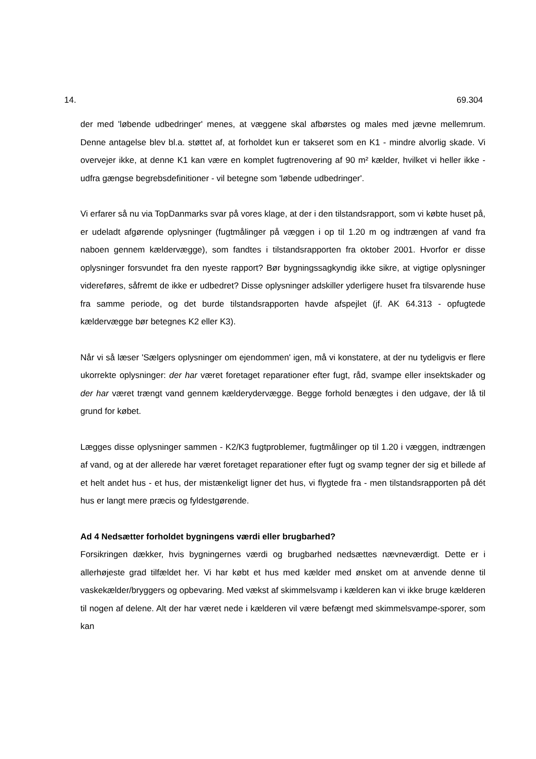14. 69.304
der med 'løbende udbedringer' menes, at væggene skal afbørstes og males med jævne mellemrum. Denne antagelse blev bl.a. støttet af, at forholdet kun er takseret som en K1 - mindre alvorlig skade. Vi overvejer ikke, at denne K1 kan være en komplet fugtrenovering af 90 m² kælder, hvilket vi heller ikke - udfra gængse begrebsdefinitioner - vil betegne som 'løbende udbedringer'.
Vi erfarer så nu via TopDanmarks svar på vores klage, at der i den tilstandsrapport, som vi købte huset på, er udeladt afgørende oplysninger (fugtmålinger på væggen i op til 1.20 m og indtrængen af vand fra naboen gennem kældervægge), som fandtes i tilstandsrapporten fra oktober 2001. Hvorfor er disse oplysninger forsvundet fra den nyeste rapport? Bør bygningssagkyndig ikke sikre, at vigtige oplysninger videreføres, såfremt de ikke er udbedret? Disse oplysninger adskiller yderligere huset fra tilsvarende huse fra samme periode, og det burde tilstandsrapporten havde afspejlet (jf. AK 64.313 - opfugtede kældervægge bør betegnes K2 eller K3).
Når vi så læser 'Sælgers oplysninger om ejendommen' igen, må vi konstatere, at der nu tydeligvis er flere ukorrekte oplysninger: der har været foretaget reparationer efter fugt, råd, svampe eller insektskader og der har været trængt vand gennem kælderydervægge. Begge forhold benægtes i den udgave, der lå til grund for købet.
Lægges disse oplysninger sammen - K2/K3 fugtproblemer, fugtmålinger op til 1.20 i væggen, indtrængen af vand, og at der allerede har været foretaget reparationer efter fugt og svamp tegner der sig et billede af et helt andet hus - et hus, der mistænkeligt ligner det hus, vi flygtede fra - men tilstandsrapporten på dét hus er langt mere præcis og fyldestgørende.
Ad 4 Nedsætter forholdet bygningens værdi eller brugbarhed?
Forsikringen dækker, hvis bygningernes værdi og brugbarhed nedsættes nævneværdigt. Dette er i allerhøjeste grad tilfældet her. Vi har købt et hus med kælder med ønsket om at anvende denne til vaskekælder/bryggers og opbevaring. Med vækst af skimmelsvamp i kælderen kan vi ikke bruge kælderen til nogen af delene. Alt der har været nede i kælderen vil være befængt med skimmelsvampe-sporer, som kan